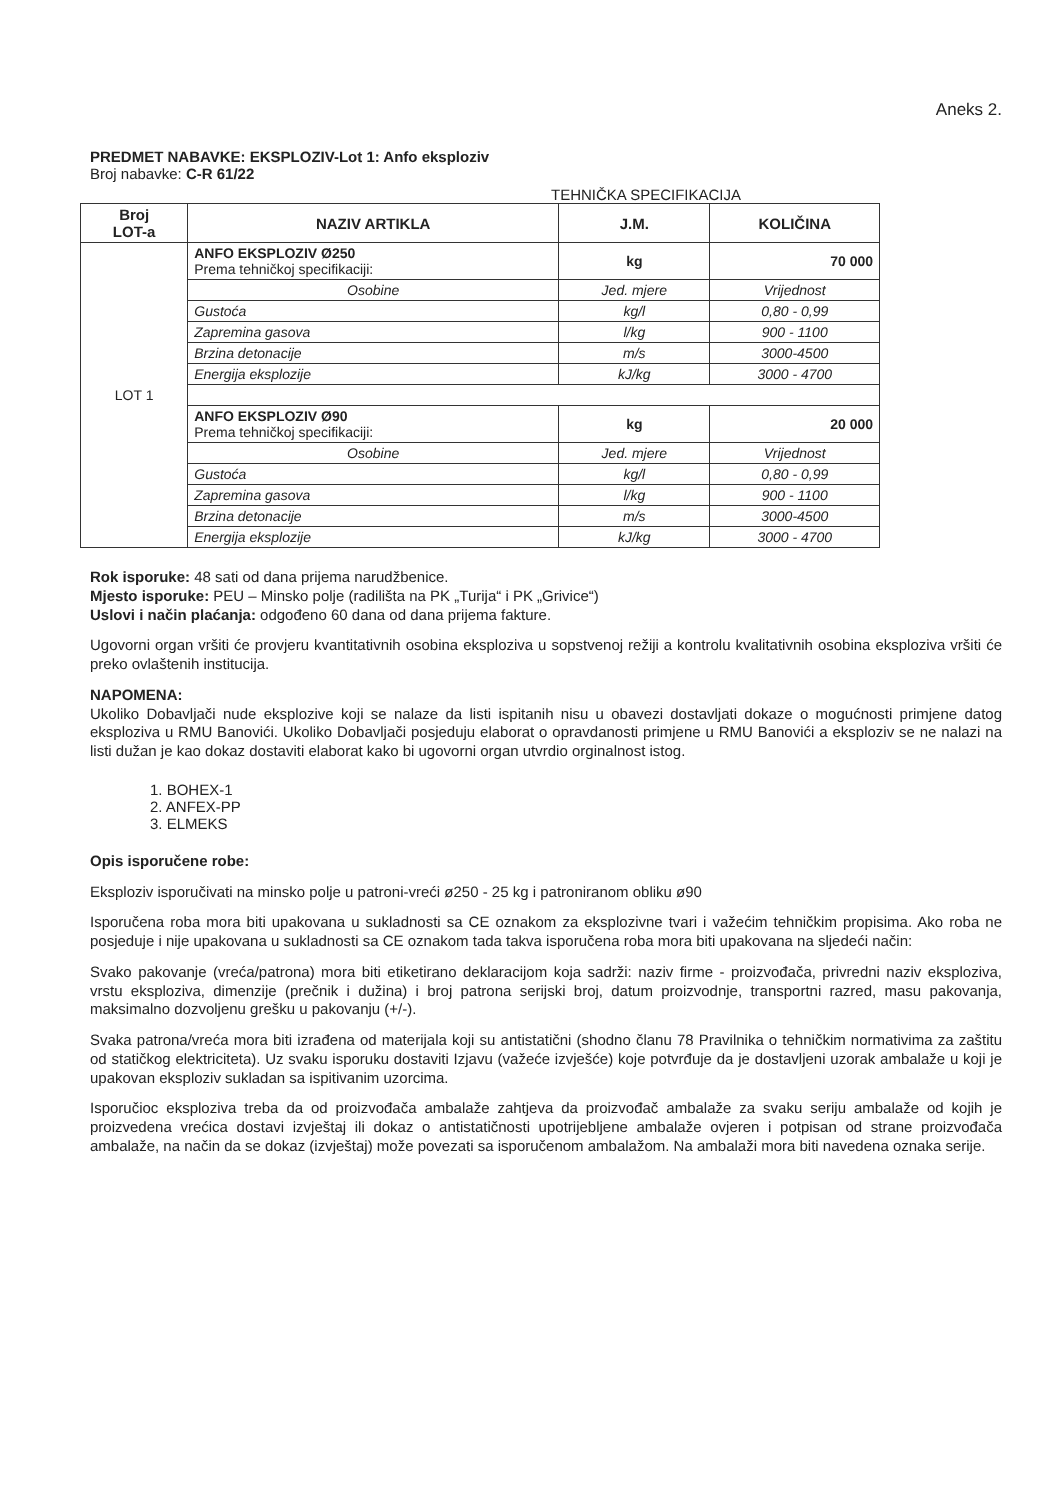Aneks 2.
PREDMET NABAVKE: EKSPLOZIV-Lot 1: Anfo eksploziv
Broj nabavke: C-R 61/22
TEHNIČKA SPECIFIKACIJA
| Broj LOT-a | NAZIV ARTIKLA | J.M. | KOLIČINA |
| --- | --- | --- | --- |
| LOT 1 | ANFO EKSPLOZIV Ø250 Prema tehničkoj specifikaciji: | kg | 70 000 |
| | Osobine | Jed. mjere | Vrijednost |
| | Gustoća | kg/l | 0,80 - 0,99 |
| | Zapremina gasova | l/kg | 900 - 1100 |
| | Brzina detonacije | m/s | 3000-4500 |
| | Energija eksplozije | kJ/kg | 3000 - 4700 |
| | ANFO EKSPLOZIV Ø90 Prema tehničkoj specifikaciji: | kg | 20 000 |
| | Osobine | Jed. mjere | Vrijednost |
| | Gustoća | kg/l | 0,80 - 0,99 |
| | Zapremina gasova | l/kg | 900 - 1100 |
| | Brzina detonacije | m/s | 3000-4500 |
| | Energija eksplozije | kJ/kg | 3000 - 4700 |
Rok isporuke: 48 sati od dana prijema narudžbenice.
Mjesto isporuke: PEU – Minsko polje (radilišta na PK „Turija“ i PK „Grivice“)
Uslovi i način plaćanja: odgođeno 60 dana od dana prijema fakture.
Ugovorni organ vršiti će provjeru kvantitativnih osobina eksploziva u sopstvenoj režiji a kontrolu kvalitativnih osobina eksploziva vršiti će preko ovlaštenih institucija.
NAPOMENA:
Ukoliko Dobavljači nude eksplozive koji se nalaze da listi ispitanih nisu u obavezi dostavljati dokaze o mogućnosti primjene datog eksploziva u RMU Banovići. Ukoliko Dobavljači posjeduju elaborat o opravdanosti primjene u RMU Banovići a eksploziv se ne nalazi na listi dužan je kao dokaz dostaviti elaborat kako bi ugovorni organ utvrdio orginalnost istog.
1. BOHEX-1
2. ANFEX-PP
3. ELMEKS
Opis isporučene robe:
Eksploziv isporučivati na minsko polje u patroni-vreći ø250 - 25 kg i patroniranom obliku ø90
Isporučena roba mora biti upakovana u sukladnosti sa CE oznakom za eksplozivne tvari i važećim tehničkim propisima. Ako roba ne posjeduje i nije upakovana u sukladnosti sa CE oznakom tada takva isporučena roba mora biti upakovana na sljedeći način:
Svako pakovanje (vreća/patrona) mora biti etiketirano deklaracijom koja sadrži: naziv firme - proizvođača, privredni naziv eksploziva, vrstu eksploziva, dimenzije (prečnik i dužina) i broj patrona serijski broj, datum proizvodnje, transportni razred, masu pakovanja, maksimalno dozvoljenu grešku u pakovanju (+/-).
Svaka patrona/vreća mora biti izrađena od materijala koji su antistatični (shodno članu 78 Pravilnika o tehničkim normativima za zaštitu od statičkog elektriciteta). Uz svaku isporuku dostaviti Izjavu (važeće izvješće) koje potvrđuje da je dostavljeni uzorak ambalaže u koji je upakovan eksploziv sukladan sa ispitivanim uzorcima.
Isporučioc eksploziva treba da od proizvođača ambalaže zahtjeva da proizvođač ambalaže za svaku seriju ambalaže od kojih je proizvedena vrećica dostavi izvještaj ili dokaz o antistatičnosti upotrijebljene ambalaže ovjeren i potpisan od strane proizvođača ambalaže, na način da se dokaz (izvještaj) može povezati sa isporučenom ambalažom. Na ambalaži mora biti navedena oznaka serije.